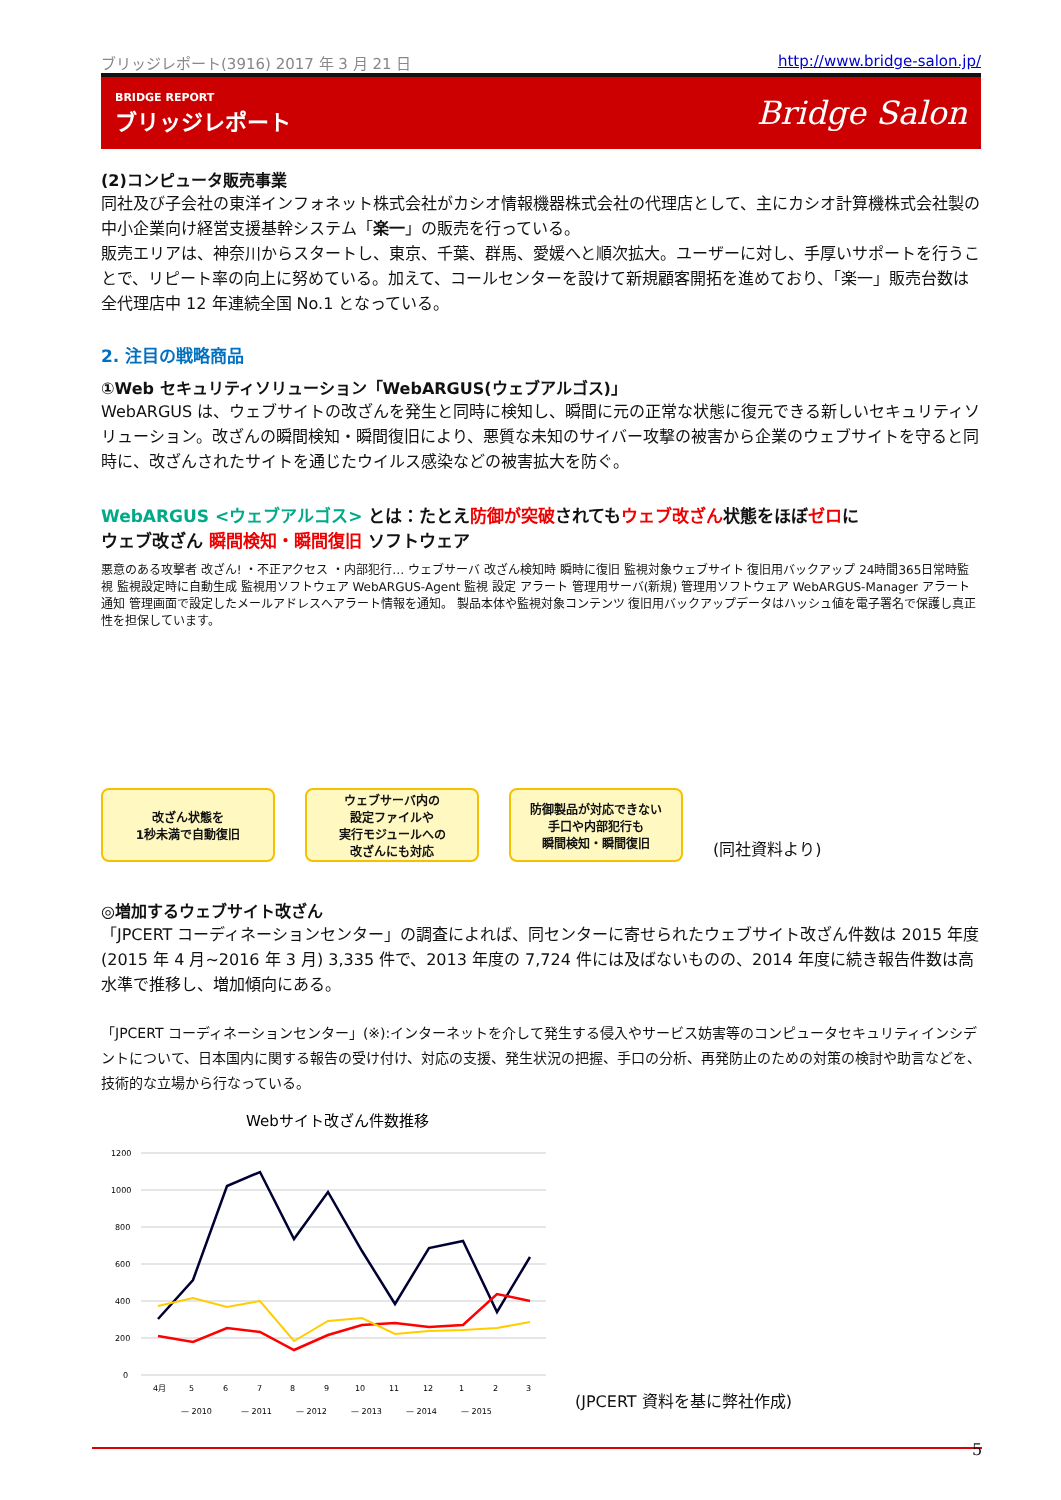ブリッジレポート(3916) 2017 年 3 月 21 日 http://www.bridge-salon.jp/
BRIDGE REPORT
ブリッジレポート
Bridge Salon
(2)コンピュータ販売事業
同社及び子会社の東洋インフォネット株式会社がカシオ情報機器株式会社の代理店として、主にカシオ計算機株式会社製の中小企業向け経営支援基幹システム「楽一」の販売を行っている。
販売エリアは、神奈川からスタートし、東京、千葉、群馬、愛媛へと順次拡大。ユーザーに対し、手厚いサポートを行うことで、リピート率の向上に努めている。加えて、コールセンターを設けて新規顧客開拓を進めており、「楽一」販売台数は全代理店中 12 年連続全国 No.1 となっている。
2. 注目の戦略商品
①Web セキュリティソリューション「WebARGUS(ウェブアルゴス)」
WebARGUS は、ウェブサイトの改ざんを発生と同時に検知し、瞬間に元の正常な状態に復元できる新しいセキュリティソリューション。改ざんの瞬間検知・瞬間復旧により、悪質な未知のサイバー攻撃の被害から企業のウェブサイトを守ると同時に、改ざんされたサイトを通じたウイルス感染などの被害拡大を防ぐ。
WebARGUS <ウェブアルゴス> とは：たとえ防御が突破されてもウェブ改ざん状態をほぼゼロに
ウェブ改ざん 瞬間検知・瞬間復旧 ソフトウェア
悪意のある攻撃者 改ざん! ・不正アクセス ・内部犯行… ウェブサーバ 改ざん検知時 瞬時に復旧 監視対象ウェブサイト 復旧用バックアップ 24時間365日常時監視 監視設定時に自動生成 監視用ソフトウェア WebARGUS-Agent 監視 設定 アラート 管理用サーバ(新規) 管理用ソフトウェア WebARGUS-Manager アラート通知 管理画面で設定したメールアドレスへアラート情報を通知。 製品本体や監視対象コンテンツ 復旧用バックアップデータはハッシュ値を電子署名で保護し真正性を担保しています。
改ざん状態を
1秒未満で自動復旧
ウェブサーバ内の
設定ファイルや
実行モジュールへの
改ざんにも対応
防御製品が対応できない
手口や内部犯行も
瞬間検知・瞬間復旧
(同社資料より)
◎増加するウェブサイト改ざん
「JPCERT コーディネーションセンター」の調査によれば、同センターに寄せられたウェブサイト改ざん件数は 2015 年度(2015 年 4 月~2016 年 3 月) 3,335 件で、2013 年度の 7,724 件には及ばないものの、2014 年度に続き報告件数は高水準で推移し、増加傾向にある。
「JPCERT コーディネーションセンター」(※):インターネットを介して発生する侵入やサービス妨害等のコンピュータセキュリティインシデントについて、日本国内に関する報告の受け付け、対応の支援、発生状況の把握、手口の分析、再発防止のための対策の検討や助言などを、技術的な立場から行なっている。
Webサイト改ざん件数推移
1200
1000
800
600
400
200
0
4月
5
6
7
8
9
10
11
12
1
2
3
— 2010
— 2011
— 2012
— 2013
— 2014
— 2015
(JPCERT 資料を基に弊社作成)
5